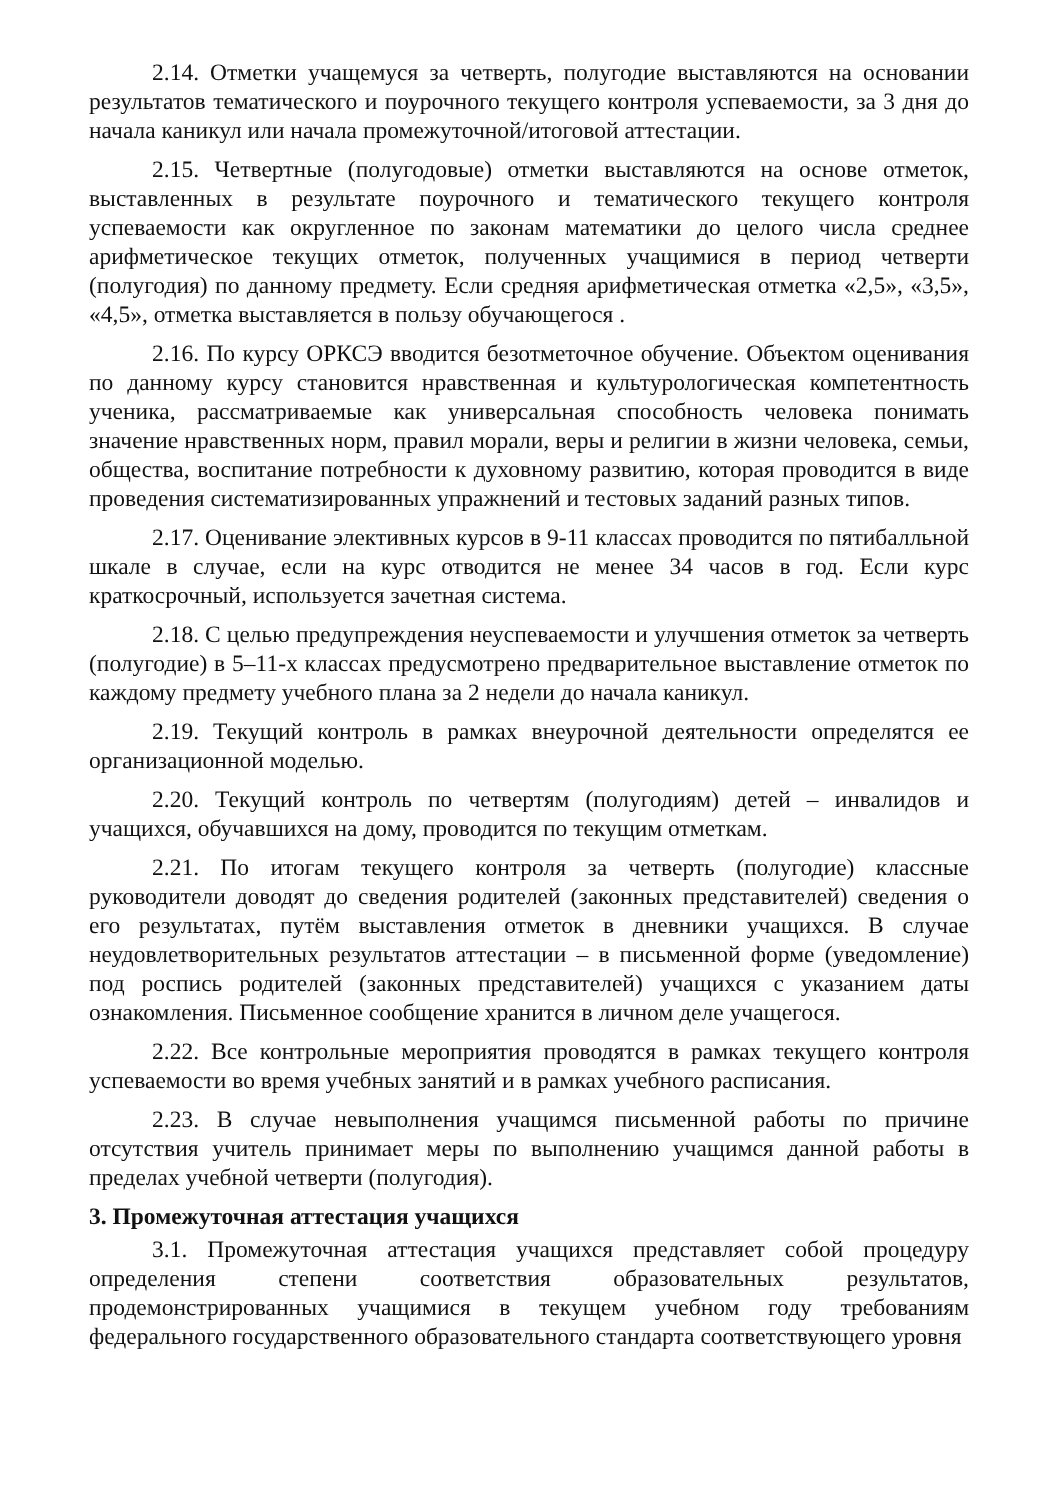2.14. Отметки учащемуся за четверть, полугодие выставляются на основании результатов тематического и поурочного текущего контроля успеваемости, за 3 дня до начала каникул или начала промежуточной/итоговой аттестации.
2.15. Четвертные (полугодовые) отметки выставляются на основе отметок, выставленных в результате поурочного и тематического текущего контроля успеваемости как округленное по законам математики до целого числа среднее арифметическое текущих отметок, полученных учащимися в период четверти (полугодия) по данному предмету. Если средняя арифметическая отметка «2,5», «3,5», «4,5», отметка выставляется в пользу обучающегося .
2.16. По курсу ОРКСЭ вводится безотметочное обучение. Объектом оценивания по данному курсу становится нравственная и культурологическая компетентность ученика, рассматриваемые как универсальная способность человека понимать значение нравственных норм, правил морали, веры и религии в жизни человека, семьи, общества, воспитание потребности к духовному развитию, которая проводится в виде проведения систематизированных упражнений и тестовых заданий разных типов.
2.17. Оценивание элективных курсов в 9-11 классах проводится по пятибалльной шкале в случае, если на курс отводится не менее 34 часов в год. Если курс краткосрочный, используется зачетная система.
2.18. С целью предупреждения неуспеваемости и улучшения отметок за четверть (полугодие) в 5–11-х классах предусмотрено предварительное выставление отметок по каждому предмету учебного плана за 2 недели до начала каникул.
2.19. Текущий контроль в рамках внеурочной деятельности определятся ее организационной моделью.
2.20. Текущий контроль по четвертям (полугодиям) детей – инвалидов и учащихся, обучавшихся на дому, проводится по текущим отметкам.
2.21. По итогам текущего контроля за четверть (полугодие) классные руководители доводят до сведения родителей (законных представителей) сведения о его результатах, путём выставления отметок в дневники учащихся. В случае неудовлетворительных результатов аттестации – в письменной форме (уведомление) под роспись родителей (законных представителей) учащихся с указанием даты ознакомления. Письменное сообщение хранится в личном деле учащегося.
2.22. Все контрольные мероприятия проводятся в рамках текущего контроля успеваемости во время учебных занятий и в рамках учебного расписания.
2.23. В случае невыполнения учащимся письменной работы по причине отсутствия учитель принимает меры по выполнению учащимся данной работы в пределах учебной четверти (полугодия).
3. Промежуточная аттестация учащихся
3.1. Промежуточная аттестация учащихся представляет собой процедуру определения степени соответствия образовательных результатов, продемонстрированных учащимися в текущем учебном году требованиям федерального государственного образовательного стандарта соответствующего уровня